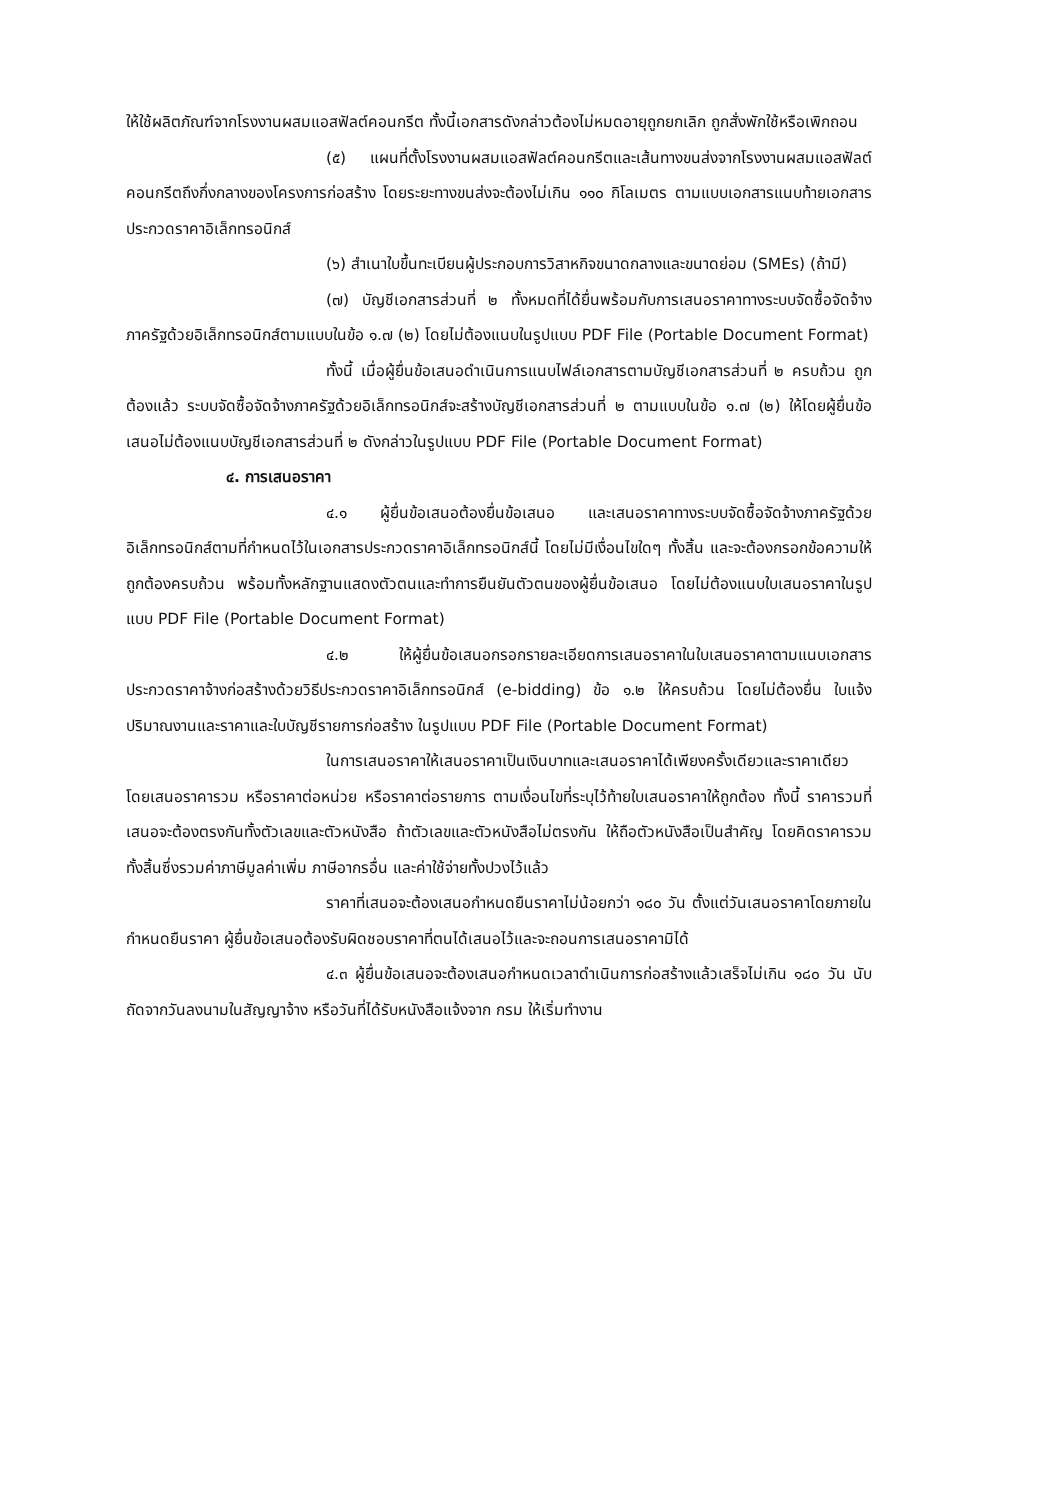ให้ใช้ผลิตภัณฑ์จากโรงงานผสมแอสฟัลต์คอนกรีต ทั้งนี้เอกสารดังกล่าวต้องไม่หมดอายุถูกยกเลิก ถูกสั่งพักใช้หรือเพิกถอน
(๕) แผนที่ตั้งโรงงานผสมแอสฟัลต์คอนกรีตและเส้นทางขนส่งจากโรงงานผสมแอสฟัลต์คอนกรีตถึงกึ่งกลางของโครงการก่อสร้าง โดยระยะทางขนส่งจะต้องไม่เกิน ๑๑๐ กิโลเมตร ตามแบบเอกสารแนบท้ายเอกสารประกวดราคาอิเล็กทรอนิกส์
(๖) สำเนาใบขึ้นทะเบียนผู้ประกอบการวิสาหกิจขนาดกลางและขนาดย่อม (SMEs) (ถ้ามี)
(๗) บัญชีเอกสารส่วนที่ ๒ ทั้งหมดที่ได้ยื่นพร้อมกับการเสนอราคาทางระบบจัดซื้อจัดจ้างภาครัฐด้วยอิเล็กทรอนิกส์ตามแบบในข้อ ๑.๗ (๒) โดยไม่ต้องแนบในรูปแบบ PDF File (Portable Document Format)
ทั้งนี้ เมื่อผู้ยื่นข้อเสนอดำเนินการแนบไฟล์เอกสารตามบัญชีเอกสารส่วนที่ ๒ ครบถ้วน ถูกต้องแล้ว ระบบจัดซื้อจัดจ้างภาครัฐด้วยอิเล็กทรอนิกส์จะสร้างบัญชีเอกสารส่วนที่ ๒ ตามแบบในข้อ ๑.๗ (๒) ให้โดยผู้ยื่นข้อเสนอไม่ต้องแนบบัญชีเอกสารส่วนที่ ๒ ดังกล่าวในรูปแบบ PDF File (Portable Document Format)
๔. การเสนอราคา
๔.๑ ผู้ยื่นข้อเสนอต้องยื่นข้อเสนอ และเสนอราคาทางระบบจัดซื้อจัดจ้างภาครัฐด้วยอิเล็กทรอนิกส์ตามที่กำหนดไว้ในเอกสารประกวดราคาอิเล็กทรอนิกส์นี้ โดยไม่มีเงื่อนไขใดๆ ทั้งสิ้น และจะต้องกรอกข้อความให้ถูกต้องครบถ้วน พร้อมทั้งหลักฐานแสดงตัวตนและทำการยืนยันตัวตนของผู้ยื่นข้อเสนอ โดยไม่ต้องแนบใบเสนอราคาในรูปแบบ PDF File (Portable Document Format)
๔.๒ ให้ผู้ยื่นข้อเสนอกรอกรายละเอียดการเสนอราคาในใบเสนอราคาตามแนบเอกสารประกวดราคาจ้างก่อสร้างด้วยวิธีประกวดราคาอิเล็กทรอนิกส์ (e-bidding) ข้อ ๑.๒ ให้ครบถ้วน โดยไม่ต้องยื่น ใบแจ้งปริมาณงานและราคาและใบบัญชีรายการก่อสร้าง ในรูปแบบ PDF File (Portable Document Format)
ในการเสนอราคาให้เสนอราคาเป็นเงินบาทและเสนอราคาได้เพียงครั้งเดียวและราคาเดียว โดยเสนอราคารวม หรือราคาต่อหน่วย หรือราคาต่อรายการ ตามเงื่อนไขที่ระบุไว้ท้ายใบเสนอราคาให้ถูกต้อง ทั้งนี้ ราคารวมที่เสนอจะต้องตรงกันทั้งตัวเลขและตัวหนังสือ ถ้าตัวเลขและตัวหนังสือไม่ตรงกัน ให้ถือตัวหนังสือเป็นสำคัญ โดยคิดราคารวมทั้งสิ้นซึ่งรวมค่าภาษีมูลค่าเพิ่ม ภาษีอากรอื่น และค่าใช้จ่ายทั้งปวงไว้แล้ว
ราคาที่เสนอจะต้องเสนอกำหนดยืนราคาไม่น้อยกว่า ๑๘๐ วัน ตั้งแต่วันเสนอราคาโดยภายในกำหนดยืนราคา ผู้ยื่นข้อเสนอต้องรับผิดชอบราคาที่ตนได้เสนอไว้และจะถอนการเสนอราคามิได้
๔.๓ ผู้ยื่นข้อเสนอจะต้องเสนอกำหนดเวลาดำเนินการก่อสร้างแล้วเสร็จไม่เกิน ๑๘๐ วัน นับถัดจากวันลงนามในสัญญาจ้าง หรือวันที่ได้รับหนังสือแจ้งจาก กรม ให้เริ่มทำงาน